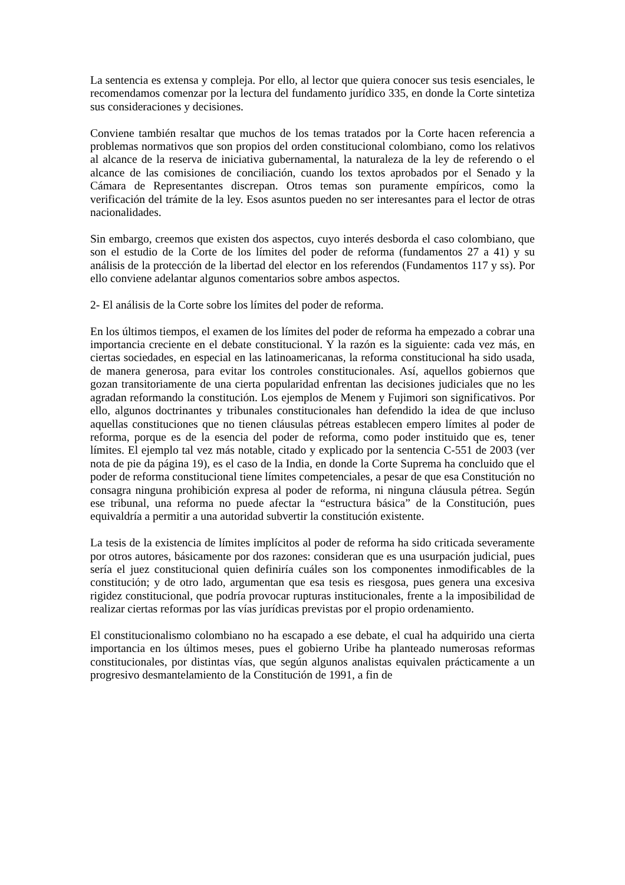La sentencia es extensa y compleja. Por ello, al lector que quiera conocer sus tesis esenciales, le recomendamos comenzar por la lectura del fundamento jurídico 335, en donde la Corte sintetiza sus consideraciones y decisiones.
Conviene también resaltar que muchos de los temas tratados por la Corte hacen referencia a problemas normativos que son propios del orden constitucional colombiano, como los relativos al alcance de la reserva de iniciativa gubernamental, la naturaleza de la ley de referendo o el alcance de las comisiones de conciliación, cuando los textos aprobados por el Senado y la Cámara de Representantes discrepan. Otros temas son puramente empíricos, como la verificación del trámite de la ley. Esos asuntos pueden no ser interesantes para el lector de otras nacionalidades.
Sin embargo, creemos que existen dos aspectos, cuyo interés desborda el caso colombiano, que son el estudio de la Corte de los límites del poder de reforma (fundamentos 27 a 41) y su análisis de la protección de la libertad del elector en los referendos (Fundamentos 117 y ss). Por ello conviene adelantar algunos comentarios sobre ambos aspectos.
2- El análisis de la Corte sobre los límites del poder de reforma.
En los últimos tiempos, el examen de los límites del poder de reforma ha empezado a cobrar una importancia creciente en el debate constitucional. Y la razón es la siguiente: cada vez más, en ciertas sociedades, en especial en las latinoamericanas, la reforma constitucional ha sido usada, de manera generosa, para evitar los controles constitucionales. Así, aquellos gobiernos que gozan transitoriamente de una cierta popularidad enfrentan las decisiones judiciales que no les agradan reformando la constitución. Los ejemplos de Menem y Fujimori son significativos. Por ello, algunos doctrinantes y tribunales constitucionales han defendido la idea de que incluso aquellas constituciones que no tienen cláusulas pétreas establecen empero límites al poder de reforma, porque es de la esencia del poder de reforma, como poder instituido que es, tener límites. El ejemplo tal vez más notable, citado y explicado por la sentencia C-551 de 2003 (ver nota de pie da página 19), es el caso de la India, en donde la Corte Suprema ha concluido que el poder de reforma constitucional tiene límites competenciales, a pesar de que esa Constitución no consagra ninguna prohibición expresa al poder de reforma, ni ninguna cláusula pétrea. Según ese tribunal, una reforma no puede afectar la “estructura básica” de la Constitución, pues equivaldría a permitir a una autoridad subvertir la constitución existente.
La tesis de la existencia de límites implícitos al poder de reforma ha sido criticada severamente por otros autores, básicamente por dos razones: consideran que es una usurpación judicial, pues sería el juez constitucional quien definiría cuáles son los componentes inmodificables de la constitución; y de otro lado, argumentan que esa tesis es riesgosa, pues genera una excesiva rigidez constitucional, que podría provocar rupturas institucionales, frente a la imposibilidad de realizar ciertas reformas por las vías jurídicas previstas por el propio ordenamiento.
El constitucionalismo colombiano no ha escapado a ese debate, el cual ha adquirido una cierta importancia en los últimos meses, pues el gobierno Uribe ha planteado numerosas reformas constitucionales, por distintas vías, que según algunos analistas equivalen prácticamente a un progresivo desmantelamiento de la Constitución de 1991, a fin de